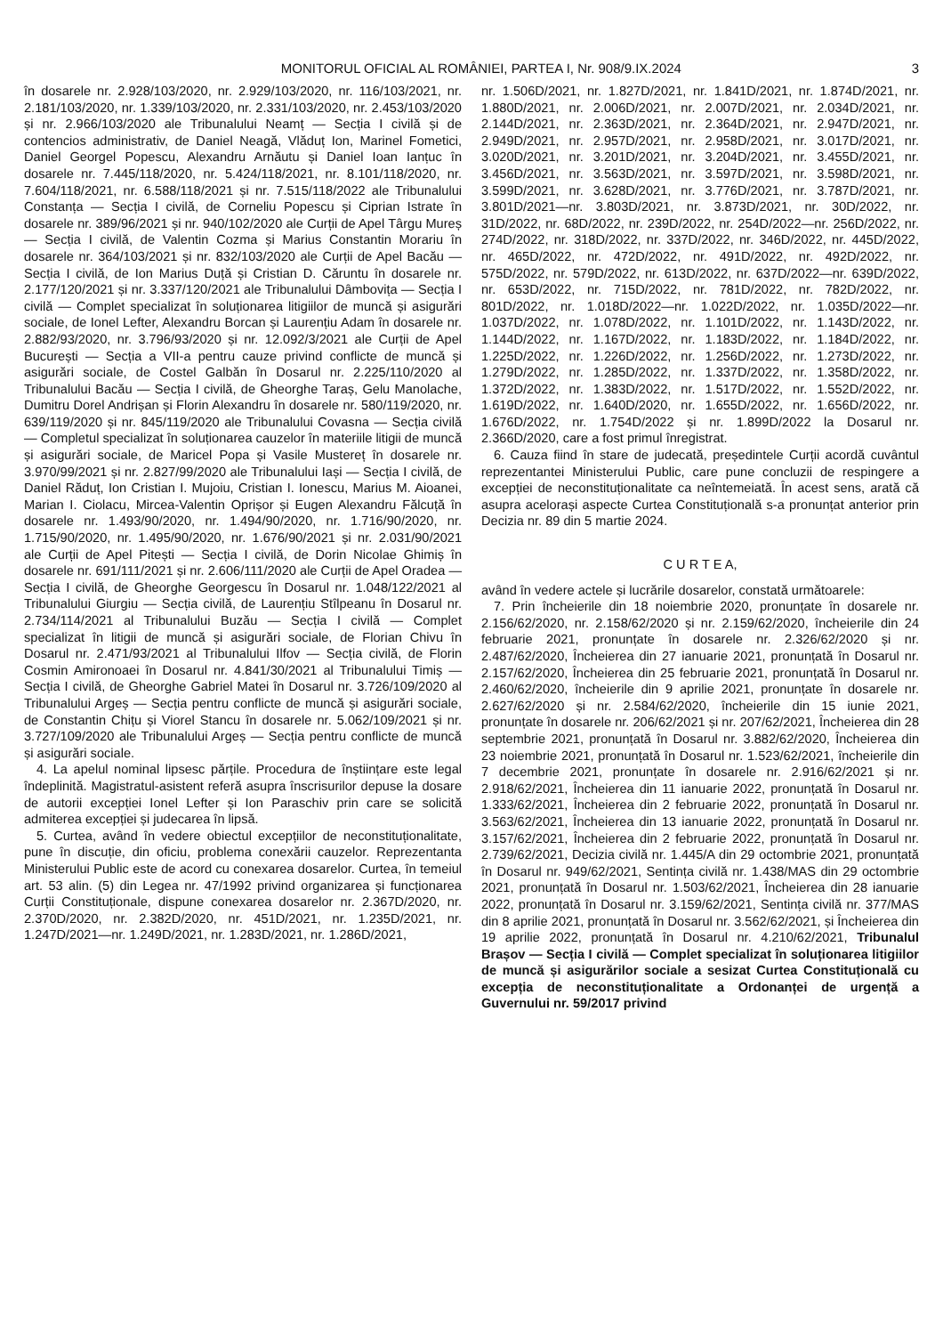MONITORUL OFICIAL AL ROMÂNIEI, PARTEA I, Nr. 908/9.IX.2024 3
în dosarele nr. 2.928/103/2020, nr. 2.929/103/2020, nr. 116/103/2021, nr. 2.181/103/2020, nr. 1.339/103/2020, nr. 2.331/103/2020, nr. 2.453/103/2020 și nr. 2.966/103/2020 ale Tribunalului Neamț — Secția I civilă și de contencios administrativ, de Daniel Neagă, Vlăduț Ion, Marinel Fometici, Daniel Georgel Popescu, Alexandru Arnăutu și Daniel Ioan Ianțuc în dosarele nr. 7.445/118/2020, nr. 5.424/118/2021, nr. 8.101/118/2020, nr. 7.604/118/2021, nr. 6.588/118/2021 și nr. 7.515/118/2022 ale Tribunalului Constanța — Secția I civilă, de Corneliu Popescu și Ciprian Istrate în dosarele nr. 389/96/2021 și nr. 940/102/2020 ale Curții de Apel Târgu Mureș — Secția I civilă, de Valentin Cozma și Marius Constantin Morariu în dosarele nr. 364/103/2021 și nr. 832/103/2020 ale Curții de Apel Bacău — Secția I civilă, de Ion Marius Duță și Cristian D. Căruntu în dosarele nr. 2.177/120/2021 și nr. 3.337/120/2021 ale Tribunalului Dâmbovița — Secția I civilă — Complet specializat în soluționarea litigiilor de muncă și asigurări sociale, de Ionel Lefter, Alexandru Borcan și Laurențiu Adam în dosarele nr. 2.882/93/2020, nr. 3.796/93/2020 și nr. 12.092/3/2021 ale Curții de Apel București — Secția a VII-a pentru cauze privind conflicte de muncă și asigurări sociale, de Costel Galbăn în Dosarul nr. 2.225/110/2020 al Tribunalului Bacău — Secția I civilă, de Gheorghe Taraș, Gelu Manolache, Dumitru Dorel Andrișan și Florin Alexandru în dosarele nr. 580/119/2020, nr. 639/119/2020 și nr. 845/119/2020 ale Tribunalului Covasna — Secția civilă — Completul specializat în soluționarea cauzelor în materiile litigii de muncă și asigurări sociale, de Maricel Popa și Vasile Mustereț în dosarele nr. 3.970/99/2021 și nr. 2.827/99/2020 ale Tribunalului Iași — Secția I civilă, de Daniel Răduț, Ion Cristian I. Mujoiu, Cristian I. Ionescu, Marius M. Aioanei, Marian I. Ciolacu, Mircea-Valentin Oprișor și Eugen Alexandru Fălcuță în dosarele nr. 1.493/90/2020, nr. 1.494/90/2020, nr. 1.716/90/2020, nr. 1.715/90/2020, nr. 1.495/90/2020, nr. 1.676/90/2021 și nr. 2.031/90/2021 ale Curții de Apel Pitești — Secția I civilă, de Dorin Nicolae Ghimiș în dosarele nr. 691/111/2021 și nr. 2.606/111/2020 ale Curții de Apel Oradea — Secția I civilă, de Gheorghe Georgescu în Dosarul nr. 1.048/122/2021 al Tribunalului Giurgiu — Secția civilă, de Laurențiu Stîlpeanu în Dosarul nr. 2.734/114/2021 al Tribunalului Buzău — Secția I civilă — Complet specializat în litigii de muncă și asigurări sociale, de Florian Chivu în Dosarul nr. 2.471/93/2021 al Tribunalului Ilfov — Secția civilă, de Florin Cosmin Amironoaei în Dosarul nr. 4.841/30/2021 al Tribunalului Timiș — Secția I civilă, de Gheorghe Gabriel Matei în Dosarul nr. 3.726/109/2020 al Tribunalului Argeș — Secția pentru conflicte de muncă și asigurări sociale, de Constantin Chițu și Viorel Stancu în dosarele nr. 5.062/109/2021 și nr. 3.727/109/2020 ale Tribunalului Argeș — Secția pentru conflicte de muncă și asigurări sociale.
4. La apelul nominal lipsesc părțile. Procedura de înștiințare este legal îndeplinită. Magistratul-asistent referă asupra înscrisurilor depuse la dosare de autorii excepției Ionel Lefter și Ion Paraschiv prin care se solicită admiterea excepției și judecarea în lipsă.
5. Curtea, având în vedere obiectul excepțiilor de neconstituționalitate, pune în discuție, din oficiu, problema conexării cauzelor. Reprezentanta Ministerului Public este de acord cu conexarea dosarelor. Curtea, în temeiul art. 53 alin. (5) din Legea nr. 47/1992 privind organizarea și funcționarea Curții Constituționale, dispune conexarea dosarelor nr. 2.367D/2020, nr. 2.370D/2020, nr. 2.382D/2020, nr. 451D/2021, nr. 1.235D/2021, nr. 1.247D/2021—nr. 1.249D/2021, nr. 1.283D/2021, nr. 1.286D/2021,
nr. 1.506D/2021, nr. 1.827D/2021, nr. 1.841D/2021, nr. 1.874D/2021, nr. 1.880D/2021, nr. 2.006D/2021, nr. 2.007D/2021, nr. 2.034D/2021, nr. 2.144D/2021, nr. 2.363D/2021, nr. 2.364D/2021, nr. 2.947D/2021, nr. 2.949D/2021, nr. 2.957D/2021, nr. 2.958D/2021, nr. 3.017D/2021, nr. 3.020D/2021, nr. 3.201D/2021, nr. 3.204D/2021, nr. 3.455D/2021, nr. 3.456D/2021, nr. 3.563D/2021, nr. 3.597D/2021, nr. 3.598D/2021, nr. 3.599D/2021, nr. 3.628D/2021, nr. 3.776D/2021, nr. 3.787D/2021, nr. 3.801D/2021—nr. 3.803D/2021, nr. 3.873D/2021, nr. 30D/2022, nr. 31D/2022, nr. 68D/2022, nr. 239D/2022, nr. 254D/2022—nr. 256D/2022, nr. 274D/2022, nr. 318D/2022, nr. 337D/2022, nr. 346D/2022, nr. 445D/2022, nr. 465D/2022, nr. 472D/2022, nr. 491D/2022, nr. 492D/2022, nr. 575D/2022, nr. 579D/2022, nr. 613D/2022, nr. 637D/2022—nr. 639D/2022, nr. 653D/2022, nr. 715D/2022, nr. 781D/2022, nr. 782D/2022, nr. 801D/2022, nr. 1.018D/2022—nr. 1.022D/2022, nr. 1.035D/2022—nr. 1.037D/2022, nr. 1.078D/2022, nr. 1.101D/2022, nr. 1.143D/2022, nr. 1.144D/2022, nr. 1.167D/2022, nr. 1.183D/2022, nr. 1.184D/2022, nr. 1.225D/2022, nr. 1.226D/2022, nr. 1.256D/2022, nr. 1.273D/2022, nr. 1.279D/2022, nr. 1.285D/2022, nr. 1.337D/2022, nr. 1.358D/2022, nr. 1.372D/2022, nr. 1.383D/2022, nr. 1.517D/2022, nr. 1.552D/2022, nr. 1.619D/2022, nr. 1.640D/2020, nr. 1.655D/2022, nr. 1.656D/2022, nr. 1.676D/2022, nr. 1.754D/2022 și nr. 1.899D/2022 la Dosarul nr. 2.366D/2020, care a fost primul înregistrat.
6. Cauza fiind în stare de judecată, președintele Curții acordă cuvântul reprezentantei Ministerului Public, care pune concluzii de respingere a excepției de neconstituționalitate ca neîntemeiată. În acest sens, arată că asupra acelorași aspecte Curtea Constituțională s-a pronunțat anterior prin Decizia nr. 89 din 5 martie 2024.
C U R T E A,
având în vedere actele și lucrările dosarelor, constată următoarele:
7. Prin încheierile din 18 noiembrie 2020, pronunțate în dosarele nr. 2.156/62/2020, nr. 2.158/62/2020 și nr. 2.159/62/2020, încheierile din 24 februarie 2021, pronunțate în dosarele nr. 2.326/62/2020 și nr. 2.487/62/2020, Încheierea din 27 ianuarie 2021, pronunțată în Dosarul nr. 2.157/62/2020, Încheierea din 25 februarie 2021, pronunțată în Dosarul nr. 2.460/62/2020, încheierile din 9 aprilie 2021, pronunțate în dosarele nr. 2.627/62/2020 și nr. 2.584/62/2020, încheierile din 15 iunie 2021, pronunțate în dosarele nr. 206/62/2021 și nr. 207/62/2021, Încheierea din 28 septembrie 2021, pronunțată în Dosarul nr. 3.882/62/2020, Încheierea din 23 noiembrie 2021, pronunțată în Dosarul nr. 1.523/62/2021, încheierile din 7 decembrie 2021, pronunțate în dosarele nr. 2.916/62/2021 și nr. 2.918/62/2021, Încheierea din 11 ianuarie 2022, pronunțată în Dosarul nr. 1.333/62/2021, Încheierea din 2 februarie 2022, pronunțată în Dosarul nr. 3.563/62/2021, Încheierea din 13 ianuarie 2022, pronunțată în Dosarul nr. 3.157/62/2021, Încheierea din 2 februarie 2022, pronunțată în Dosarul nr. 2.739/62/2021, Decizia civilă nr. 1.445/A din 29 octombrie 2021, pronunțată în Dosarul nr. 949/62/2021, Sentința civilă nr. 1.438/MAS din 29 octombrie 2021, pronunțată în Dosarul nr. 1.503/62/2021, Încheierea din 28 ianuarie 2022, pronunțată în Dosarul nr. 3.159/62/2021, Sentința civilă nr. 377/MAS din 8 aprilie 2021, pronunțată în Dosarul nr. 3.562/62/2021, și Încheierea din 19 aprilie 2022, pronunțată în Dosarul nr. 4.210/62/2021, Tribunalul Brașov — Secția I civilă — Complet specializat în soluționarea litigiilor de muncă și asigurărilor sociale a sesizat Curtea Constituțională cu excepția de neconstituționalitate a Ordonanței de urgență a Guvernului nr. 59/2017 privind